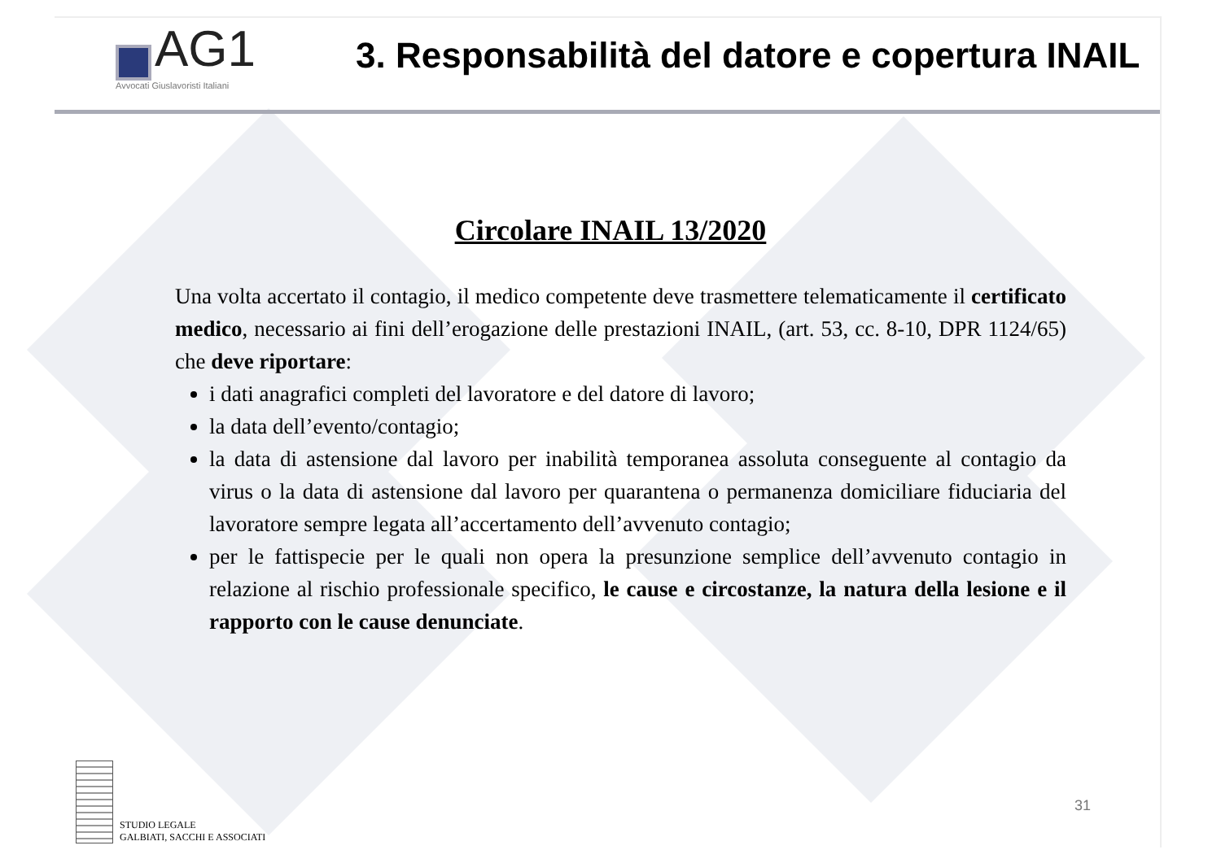AG1
Avvocati Giuslavoristi Italiani
3. Responsabilità del datore e copertura INAIL
Circolare INAIL 13/2020
Una volta accertato il contagio, il medico competente deve trasmettere telematicamente il certificato medico, necessario ai fini dell’erogazione delle prestazioni INAIL, (art. 53, cc. 8-10, DPR 1124/65) che deve riportare:
i dati anagrafici completi del lavoratore e del datore di lavoro;
la data dell’evento/contagio;
la data di astensione dal lavoro per inabilità temporanea assoluta conseguente al contagio da virus o la data di astensione dal lavoro per quarantena o permanenza domiciliare fiduciaria del lavoratore sempre legata all’accertamento dell’avvenuto contagio;
per le fattispecie per le quali non opera la presunzione semplice dell’avvenuto contagio in relazione al rischio professionale specifico, le cause e circostanze, la natura della lesione e il rapporto con le cause denunciate.
STUDIO LEGALE
GALBIATI, SACCHI E ASSOCIATI
31